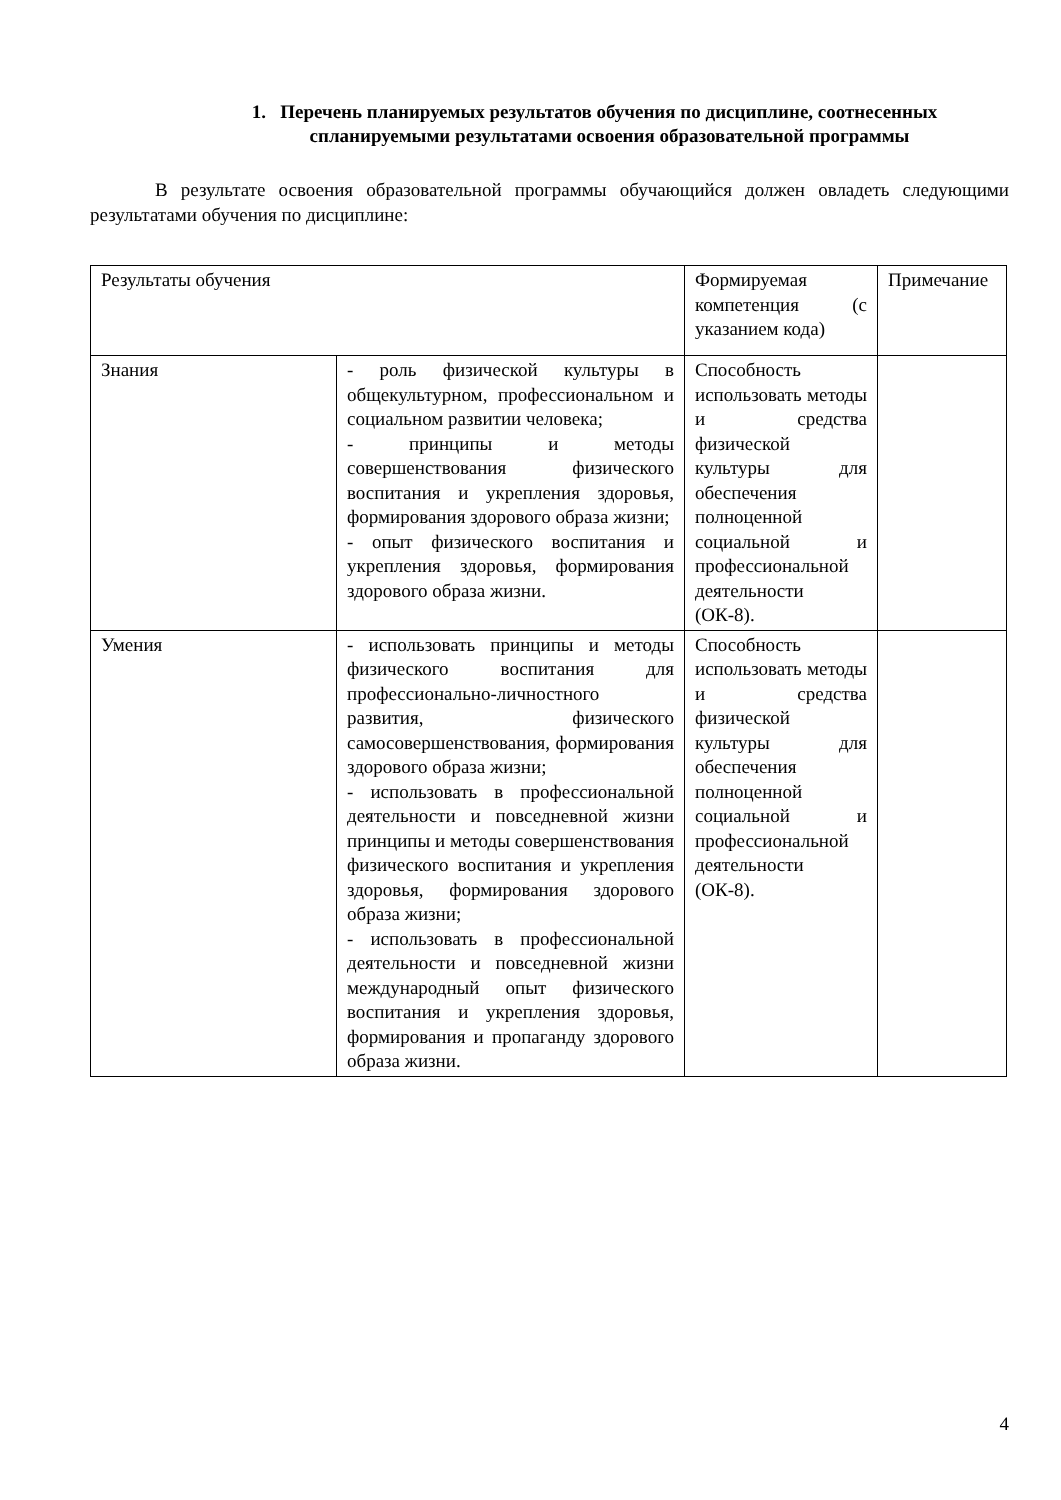1. Перечень планируемых результатов обучения по дисциплине, соотнесенных спланируемыми результатами освоения образовательной программы
В результате освоения образовательной программы обучающийся должен овладеть следующими результатами обучения по дисциплине:
| Результаты обучения | | Формируемая компетенция (с указанием кода) | Примечание |
| Знания | - роль физической культуры в общекультурном, профессиональном и социальном развитии человека; - принципы и методы совершенствования физического воспитания и укрепления здоровья, формирования здорового образа жизни; - опыт физического воспитания и укрепления здоровья, формирования здорового образа жизни. | Способность использовать методы и средства физической культуры для обеспечения полноценной социальной и профессиональной деятельности (ОК-8). | |
| Умения | - использовать принципы и методы физического воспитания для профессионально-личностного развития, физического самосовершенствования, формирования здорового образа жизни; - использовать в профессиональной деятельности и повседневной жизни принципы и методы совершенствования физического воспитания и укрепления здоровья, формирования здорового образа жизни; - использовать в профессиональной деятельности и повседневной жизни международный опыт физического воспитания и укрепления здоровья, формирования и пропаганду здорового образа жизни. | Способность использовать методы и средства физической культуры для обеспечения полноценной социальной и профессиональной деятельности (ОК-8). | |
4